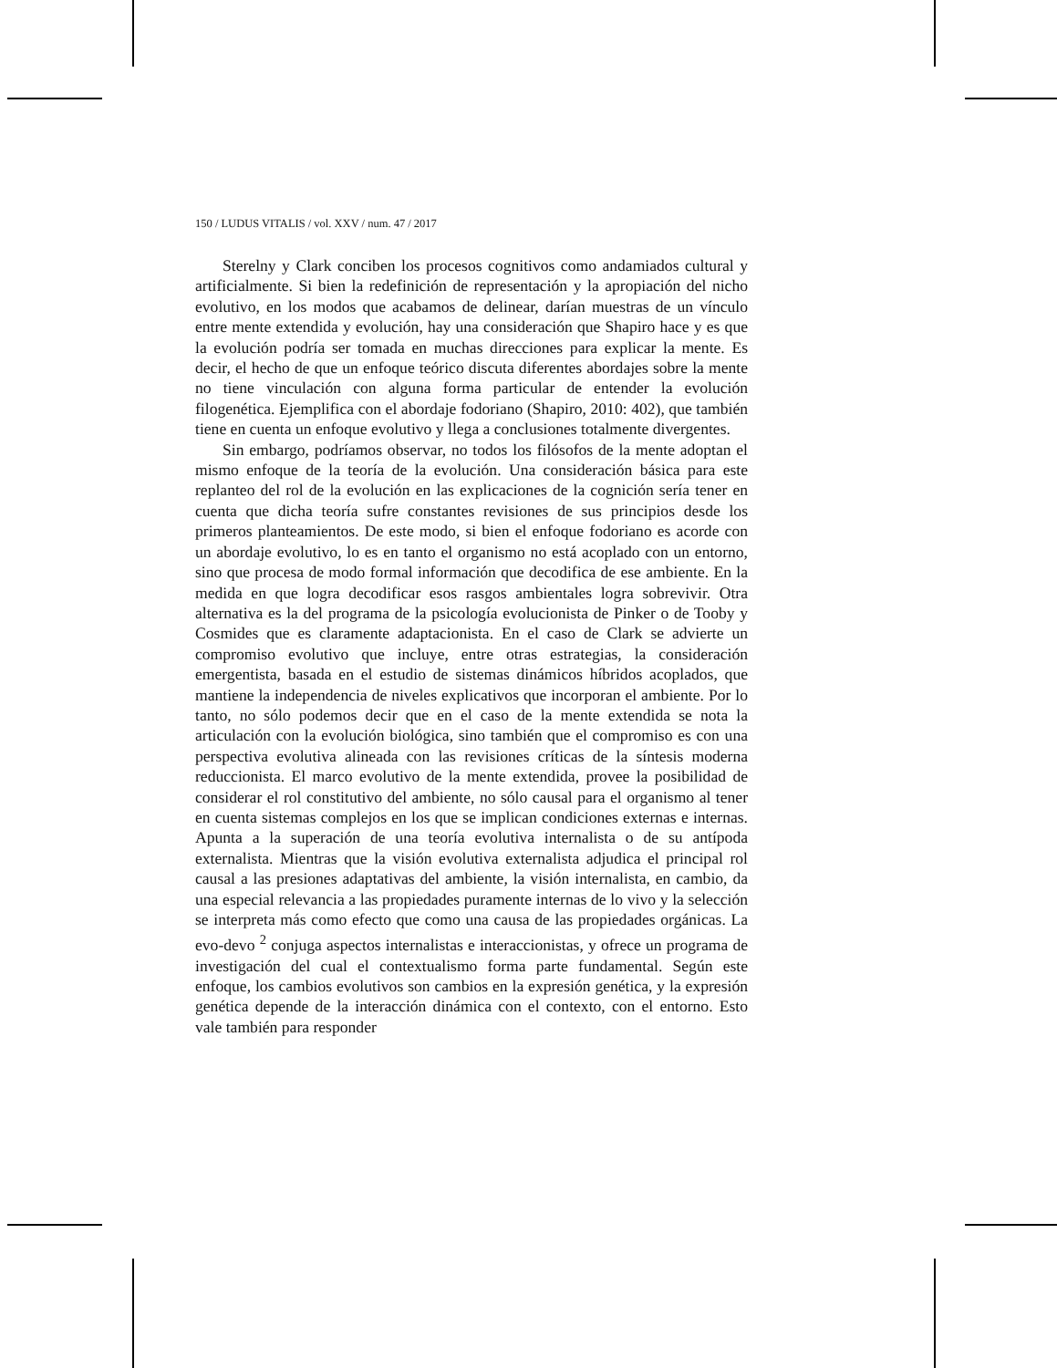150 / LUDUS VITALIS / vol. XXV / num. 47 / 2017
Sterelny y Clark conciben los procesos cognitivos como andamiados cultural y artificialmente. Si bien la redefinición de representación y la apropiación del nicho evolutivo, en los modos que acabamos de delinear, darían muestras de un vínculo entre mente extendida y evolución, hay una consideración que Shapiro hace y es que la evolución podría ser tomada en muchas direcciones para explicar la mente. Es decir, el hecho de que un enfoque teórico discuta diferentes abordajes sobre la mente no tiene vinculación con alguna forma particular de entender la evolución filogenética. Ejemplifica con el abordaje fodoriano (Shapiro, 2010: 402), que también tiene en cuenta un enfoque evolutivo y llega a conclusiones totalmente divergentes.
Sin embargo, podríamos observar, no todos los filósofos de la mente adoptan el mismo enfoque de la teoría de la evolución. Una consideración básica para este replanteo del rol de la evolución en las explicaciones de la cognición sería tener en cuenta que dicha teoría sufre constantes revisiones de sus principios desde los primeros planteamientos. De este modo, si bien el enfoque fodoriano es acorde con un abordaje evolutivo, lo es en tanto el organismo no está acoplado con un entorno, sino que procesa de modo formal información que decodifica de ese ambiente. En la medida en que logra decodificar esos rasgos ambientales logra sobrevivir. Otra alternativa es la del programa de la psicología evolucionista de Pinker o de Tooby y Cosmides que es claramente adaptacionista. En el caso de Clark se advierte un compromiso evolutivo que incluye, entre otras estrategias, la consideración emergentista, basada en el estudio de sistemas dinámicos híbridos acoplados, que mantiene la independencia de niveles explicativos que incorporan el ambiente. Por lo tanto, no sólo podemos decir que en el caso de la mente extendida se nota la articulación con la evolución biológica, sino también que el compromiso es con una perspectiva evolutiva alineada con las revisiones críticas de la síntesis moderna reduccionista. El marco evolutivo de la mente extendida, provee la posibilidad de considerar el rol constitutivo del ambiente, no sólo causal para el organismo al tener en cuenta sistemas complejos en los que se implican condiciones externas e internas. Apunta a la superación de una teoría evolutiva internalista o de su antípoda externalista. Mientras que la visión evolutiva externalista adjudica el principal rol causal a las presiones adaptativas del ambiente, la visión internalista, en cambio, da una especial relevancia a las propiedades puramente internas de lo vivo y la selección se interpreta más como efecto que como una causa de las propiedades orgánicas. La evo-devo <sup>2</sup> conjuga aspectos internalistas e interaccionistas, y ofrece un programa de investigación del cual el contextualismo forma parte fundamental. Según este enfoque, los cambios evolutivos son cambios en la expresión genética, y la expresión genética depende de la interacción dinámica con el contexto, con el entorno. Esto vale también para responder